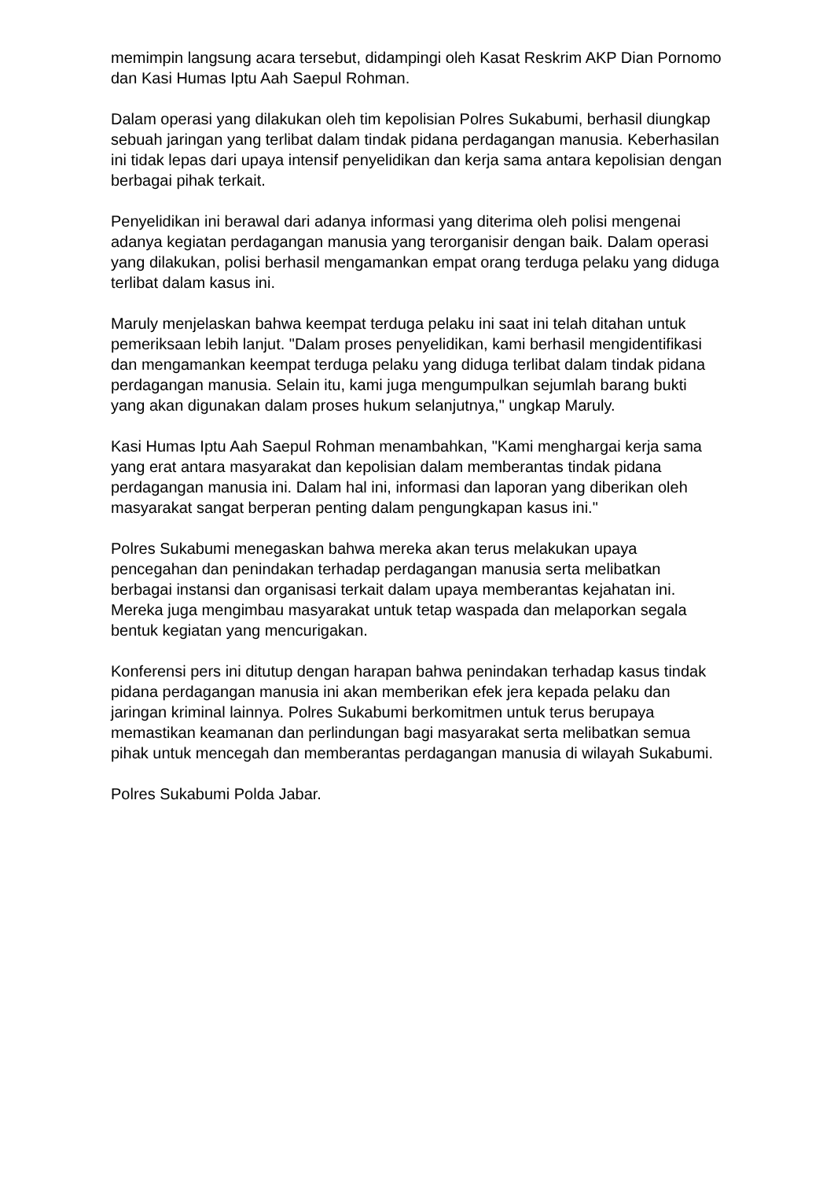memimpin langsung acara tersebut, didampingi oleh Kasat Reskrim AKP Dian Pornomo dan Kasi Humas Iptu Aah Saepul Rohman.
Dalam operasi yang dilakukan oleh tim kepolisian Polres Sukabumi, berhasil diungkap sebuah jaringan yang terlibat dalam tindak pidana perdagangan manusia. Keberhasilan ini tidak lepas dari upaya intensif penyelidikan dan kerja sama antara kepolisian dengan berbagai pihak terkait.
Penyelidikan ini berawal dari adanya informasi yang diterima oleh polisi mengenai adanya kegiatan perdagangan manusia yang terorganisir dengan baik. Dalam operasi yang dilakukan, polisi berhasil mengamankan empat orang terduga pelaku yang diduga terlibat dalam kasus ini.
Maruly menjelaskan bahwa keempat terduga pelaku ini saat ini telah ditahan untuk pemeriksaan lebih lanjut. "Dalam proses penyelidikan, kami berhasil mengidentifikasi dan mengamankan keempat terduga pelaku yang diduga terlibat dalam tindak pidana perdagangan manusia. Selain itu, kami juga mengumpulkan sejumlah barang bukti yang akan digunakan dalam proses hukum selanjutnya," ungkap Maruly.
Kasi Humas Iptu Aah Saepul Rohman menambahkan, "Kami menghargai kerja sama yang erat antara masyarakat dan kepolisian dalam memberantas tindak pidana perdagangan manusia ini. Dalam hal ini, informasi dan laporan yang diberikan oleh masyarakat sangat berperan penting dalam pengungkapan kasus ini."
Polres Sukabumi menegaskan bahwa mereka akan terus melakukan upaya pencegahan dan penindakan terhadap perdagangan manusia serta melibatkan berbagai instansi dan organisasi terkait dalam upaya memberantas kejahatan ini. Mereka juga mengimbau masyarakat untuk tetap waspada dan melaporkan segala bentuk kegiatan yang mencurigakan.
Konferensi pers ini ditutup dengan harapan bahwa penindakan terhadap kasus tindak pidana perdagangan manusia ini akan memberikan efek jera kepada pelaku dan jaringan kriminal lainnya. Polres Sukabumi berkomitmen untuk terus berupaya memastikan keamanan dan perlindungan bagi masyarakat serta melibatkan semua pihak untuk mencegah dan memberantas perdagangan manusia di wilayah Sukabumi.
Polres Sukabumi Polda Jabar.